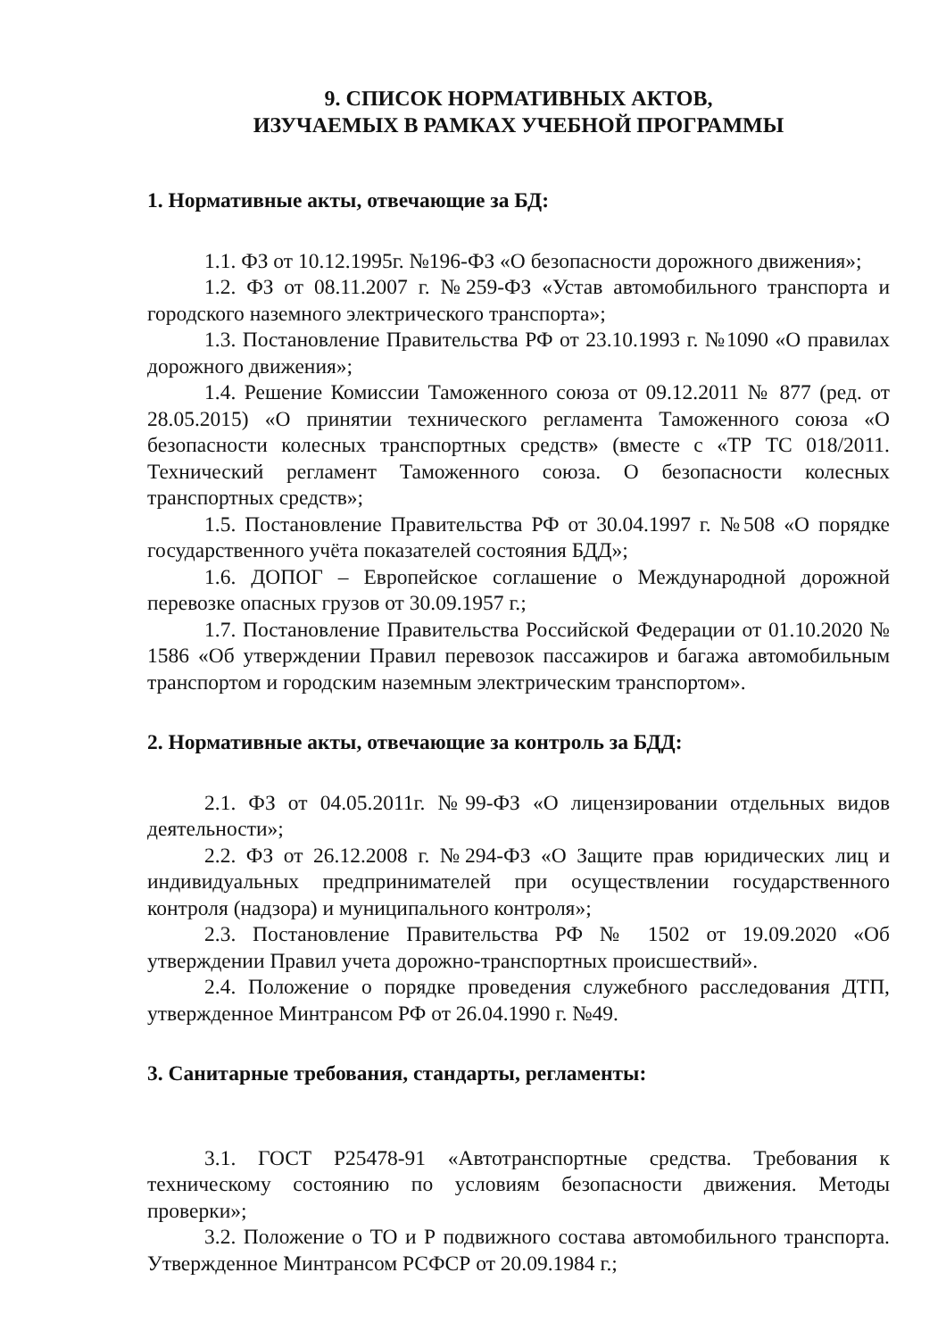9. СПИСОК НОРМАТИВНЫХ АКТОВ,
ИЗУЧАЕМЫХ В РАМКАХ УЧЕБНОЙ ПРОГРАММЫ
1. Нормативные акты, отвечающие за БД:
1.1. ФЗ от 10.12.1995г. №196-ФЗ «О безопасности дорожного движения»;
1.2. ФЗ от 08.11.2007 г. №259-ФЗ «Устав автомобильного транспорта и городского наземного электрического транспорта»;
1.3. Постановление Правительства РФ от 23.10.1993 г. №1090 «О правилах дорожного движения»;
1.4. Решение Комиссии Таможенного союза от 09.12.2011 № 877 (ред. от 28.05.2015) «О принятии технического регламента Таможенного союза «О безопасности колесных транспортных средств» (вместе с «ТР ТС 018/2011. Технический регламент Таможенного союза. О безопасности колесных транспортных средств»;
1.5. Постановление Правительства РФ от 30.04.1997 г. №508 «О порядке государственного учёта показателей состояния БДД»;
1.6. ДОПОГ – Европейское соглашение о Международной дорожной перевозке опасных грузов от 30.09.1957 г.;
1.7. Постановление Правительства Российской Федерации от 01.10.2020 № 1586 «Об утверждении Правил перевозок пассажиров и багажа автомобильным транспортом и городским наземным электрическим транспортом».
2. Нормативные акты, отвечающие за контроль за БДД:
2.1. ФЗ от 04.05.2011г. №99-ФЗ «О лицензировании отдельных видов деятельности»;
2.2. ФЗ от 26.12.2008 г. №294-ФЗ «О Защите прав юридических лиц и индивидуальных предпринимателей при осуществлении государственного контроля (надзора) и муниципального контроля»;
2.3. Постановление Правительства РФ № 1502 от 19.09.2020 «Об утверждении Правил учета дорожно-транспортных происшествий».
2.4. Положение о порядке проведения служебного расследования ДТП, утвержденное Минтрансом РФ от 26.04.1990 г. №49.
3. Санитарные требования, стандарты, регламенты:
3.1. ГОСТ Р25478-91 «Автотранспортные средства. Требования к техническому состоянию по условиям безопасности движения. Методы проверки»;
3.2. Положение о ТО и Р подвижного состава автомобильного транспорта. Утвержденное Минтрансом РСФСР от 20.09.1984 г.;